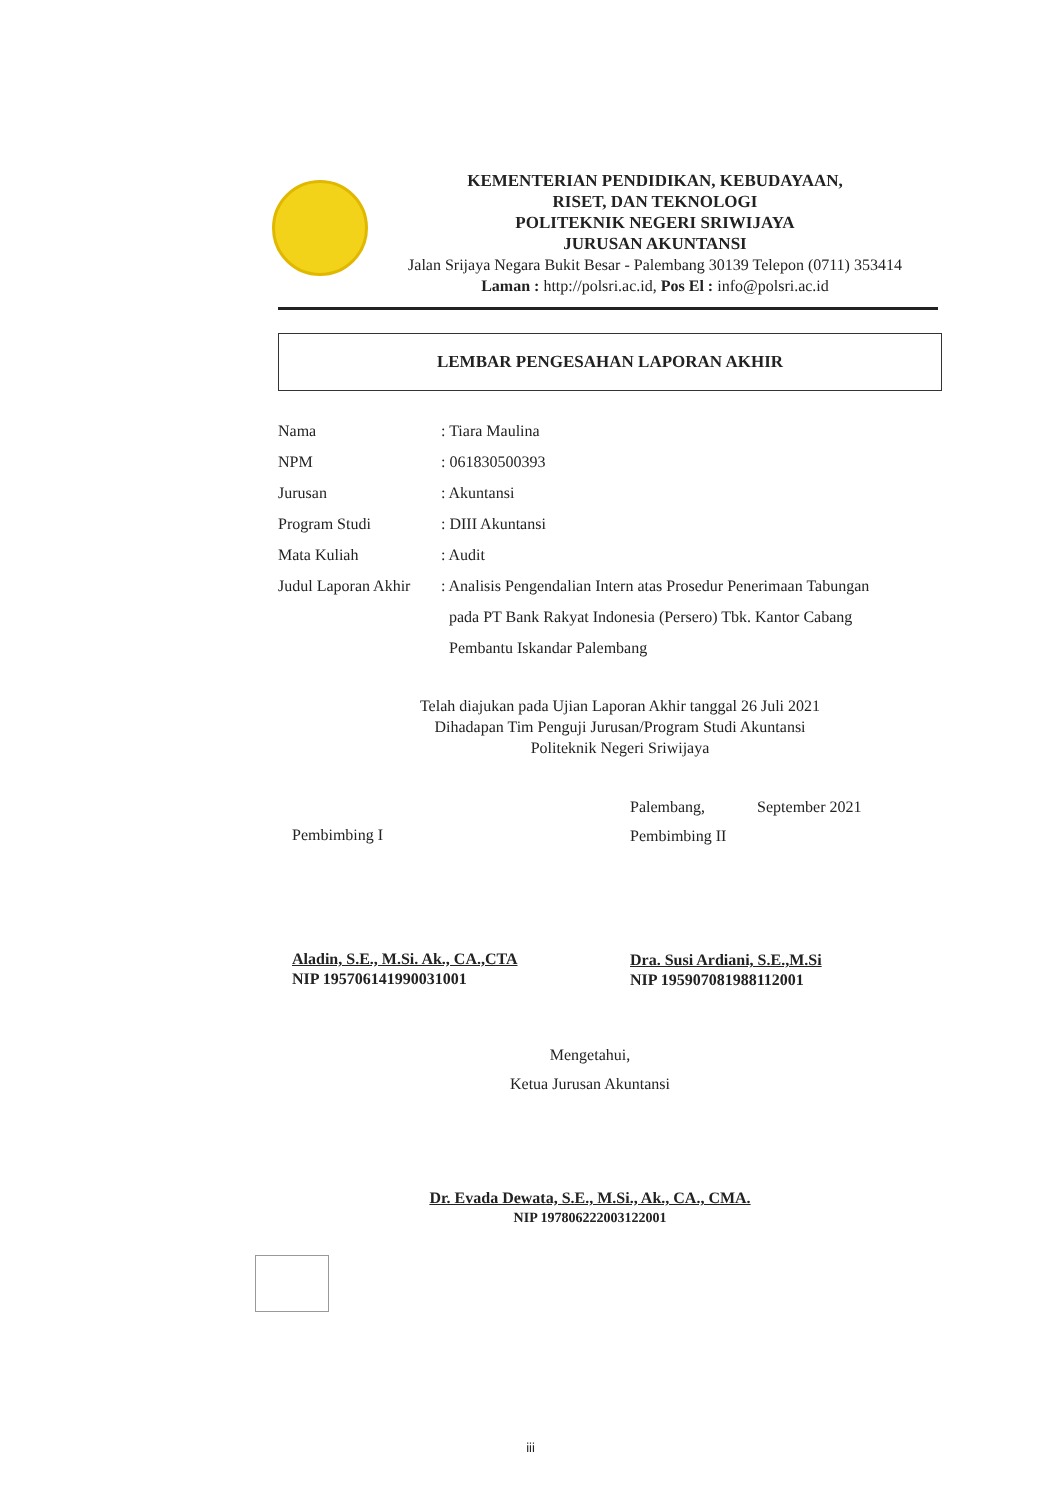KEMENTERIAN PENDIDIKAN, KEBUDAYAAN,
RISET, DAN TEKNOLOGI
POLITEKNIK NEGERI SRIWIJAYA
JURUSAN AKUNTANSI
Jalan Srijaya Negara Bukit Besar - Palembang 30139 Telepon (0711) 353414
Laman : http://polsri.ac.id, Pos El : info@polsri.ac.id
LEMBAR PENGESAHAN LAPORAN AKHIR
Nama : Tiara Maulina
NPM : 061830500393
Jurusan : Akuntansi
Program Studi : DIII Akuntansi
Mata Kuliah : Audit
Judul Laporan Akhir
: Analisis Pengendalian Intern atas Prosedur Penerimaan Tabungan
pada PT Bank Rakyat Indonesia (Persero) Tbk. Kantor Cabang
Pembantu Iskandar Palembang
Telah diajukan pada Ujian Laporan Akhir tanggal 26 Juli 2021
Dihadapan Tim Penguji Jurusan/Program Studi Akuntansi
Politeknik Negeri Sriwijaya
Pembimbing I
Aladin, S.E., M.Si. Ak., CA.,CTA
NIP 195706141990031001
Palembang, September 2021
Pembimbing II
Dra. Susi Ardiani, S.E.,M.Si
NIP 195907081988112001
Mengetahui,
Ketua Jurusan Akuntansi
Dr. Evada Dewata, S.E., M.Si., Ak., CA., CMA.
NIP 197806222003122001
iii